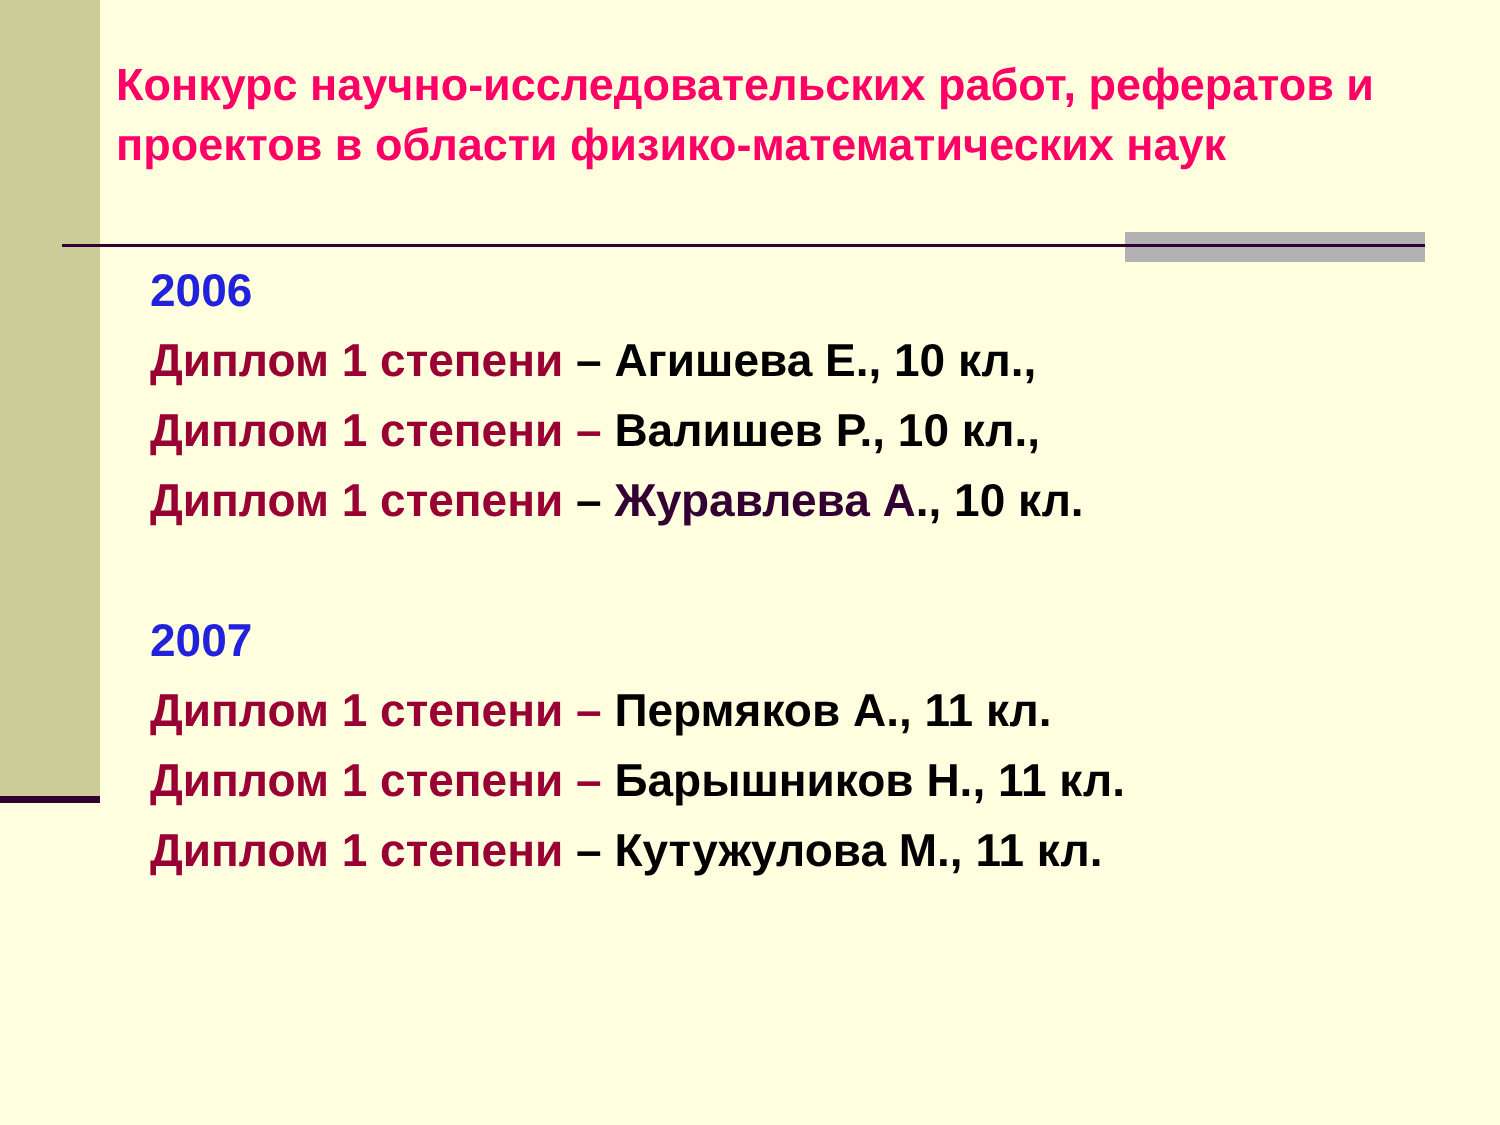Конкурс научно-исследовательских работ, рефератов и проектов в области физико-математических наук
2006
Диплом 1 степени – Агишева Е., 10 кл.,
Диплом 1 степени – Валишев Р., 10 кл.,
Диплом 1 степени – Журавлева А., 10 кл.
2007
Диплом 1 степени – Пермяков А., 11 кл.
Диплом 1 степени – Барышников Н., 11 кл.
Диплом 1 степени – Кутужулова М., 11 кл.